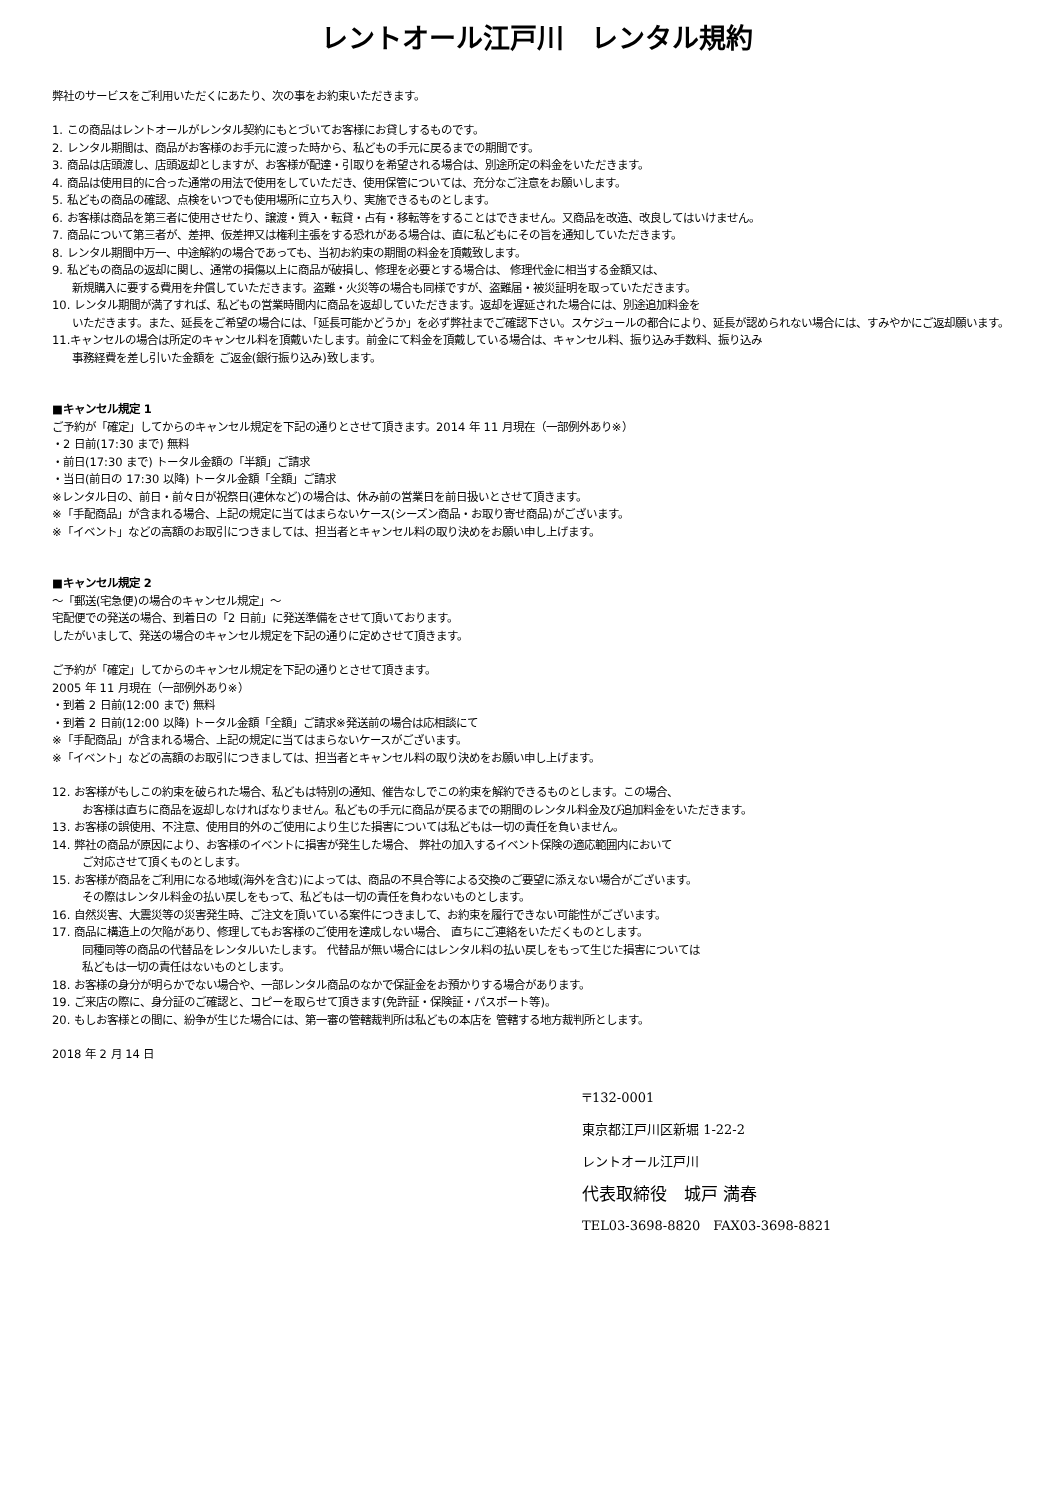レントオール江戸川　レンタル規約
弊社のサービスをご利用いただくにあたり、次の事をお約束いただきます。
1. この商品はレントオールがレンタル契約にもとづいてお客様にお貸しするものです。
2. レンタル期間は、商品がお客様のお手元に渡った時から、私どもの手元に戻るまでの期間です。
3. 商品は店頭渡し、店頭返却としますが、お客様が配達・引取りを希望される場合は、別途所定の料金をいただきます。
4. 商品は使用目的に合った通常の用法で使用をしていただき、使用保管については、充分なご注意をお願いします。
5. 私どもの商品の確認、点検をいつでも使用場所に立ち入り、実施できるものとします。
6. お客様は商品を第三者に使用させたり、譲渡・質入・転貸・占有・移転等をすることはできません。又商品を改造、改良してはいけません。
7. 商品について第三者が、差押、仮差押又は権利主張をする恐れがある場合は、直に私どもにその旨を通知していただきます。
8. レンタル期間中万一、中途解約の場合であっても、当初お約束の期間の料金を頂戴致します。
9. 私どもの商品の返却に関し、通常の損傷以上に商品が破損し、修理を必要とする場合は、 修理代金に相当する金額又は、
新規購入に要する費用を弁償していただきます。盗難・火災等の場合も同様ですが、盗難届・被災証明を取っていただきます。
10. レンタル期間が満了すれば、私どもの営業時間内に商品を返却していただきます。返却を遅延された場合には、別途追加料金を
いただきます。また、延長をご希望の場合には、「延長可能かどうか」を必ず弊社までご確認下さい。スケジュールの都合により、延長が認められない場合には、すみやかにご返却願います。
11.キャンセルの場合は所定のキャンセル料を頂戴いたします。前金にて料金を頂戴している場合は、キャンセル料、振り込み手数料、振り込み
事務経費を差し引いた金額を ご返金(銀行振り込み)致します。
■キャンセル規定 1
ご予約が「確定」してからのキャンセル規定を下記の通りとさせて頂きます。2014 年 11 月現在（一部例外あり※）
・2 日前(17:30 まで) 無料
・前日(17:30 まで) トータル金額の「半額」ご請求
・当日(前日の 17:30 以降) トータル金額「全額」ご請求
※レンタル日の、前日・前々日が祝祭日(連休など)の場合は、休み前の営業日を前日扱いとさせて頂きます。
※「手配商品」が含まれる場合、上記の規定に当てはまらないケース(シーズン商品・お取り寄せ商品)がございます。
※「イベント」などの高額のお取引につきましては、担当者とキャンセル料の取り決めをお願い申し上げます。
■キャンセル規定 2
～「郵送(宅急便)の場合のキャンセル規定」～
宅配便での発送の場合、到着日の「2 日前」に発送準備をさせて頂いております。
したがいまして、発送の場合のキャンセル規定を下記の通りに定めさせて頂きます。
ご予約が「確定」してからのキャンセル規定を下記の通りとさせて頂きます。
2005 年 11 月現在（一部例外あり※）
・到着 2 日前(12:00 まで) 無料
・到着 2 日前(12:00 以降) トータル金額「全額」ご請求※発送前の場合は応相談にて
※「手配商品」が含まれる場合、上記の規定に当てはまらないケースがございます。
※「イベント」などの高額のお取引につきましては、担当者とキャンセル料の取り決めをお願い申し上げます。
12. お客様がもしこの約束を破られた場合、私どもは特別の通知、催告なしでこの約束を解約できるものとします。この場合、
お客様は直ちに商品を返却しなければなりません。私どもの手元に商品が戻るまでの期間のレンタル料金及び追加料金をいただきます。
13. お客様の誤使用、不注意、使用目的外のご使用により生じた損害については私どもは一切の責任を負いません。
14. 弊社の商品が原因により、お客様のイベントに損害が発生した場合、 弊社の加入するイベント保険の適応範囲内において
ご対応させて頂くものとします。
15. お客様が商品をご利用になる地域(海外を含む)によっては、商品の不具合等による交換のご要望に添えない場合がございます。
その際はレンタル料金の払い戻しをもって、私どもは一切の責任を負わないものとします。
16. 自然災害、大震災等の災害発生時、ご注文を頂いている案件につきまして、お約束を履行できない可能性がございます。
17. 商品に構造上の欠陥があり、修理してもお客様のご使用を達成しない場合、 直ちにご連絡をいただくものとします。
同種同等の商品の代替品をレンタルいたします。 代替品が無い場合にはレンタル料の払い戻しをもって生じた損害については
私どもは一切の責任はないものとします。
18. お客様の身分が明らかでない場合や、一部レンタル商品のなかで保証金をお預かりする場合があります。
19. ご来店の際に、身分証のご確認と、コピーを取らせて頂きます(免許証・保険証・パスポート等)。
20. もしお客様との間に、紛争が生じた場合には、第一審の管轄裁判所は私どもの本店を 管轄する地方裁判所とします。
2018 年 2 月 14 日
〒132-0001
東京都江戸川区新堀 1-22-2
レントオール江戸川
代表取締役　城戸 満春
TEL03-3698-8820　FAX03-3698-8821